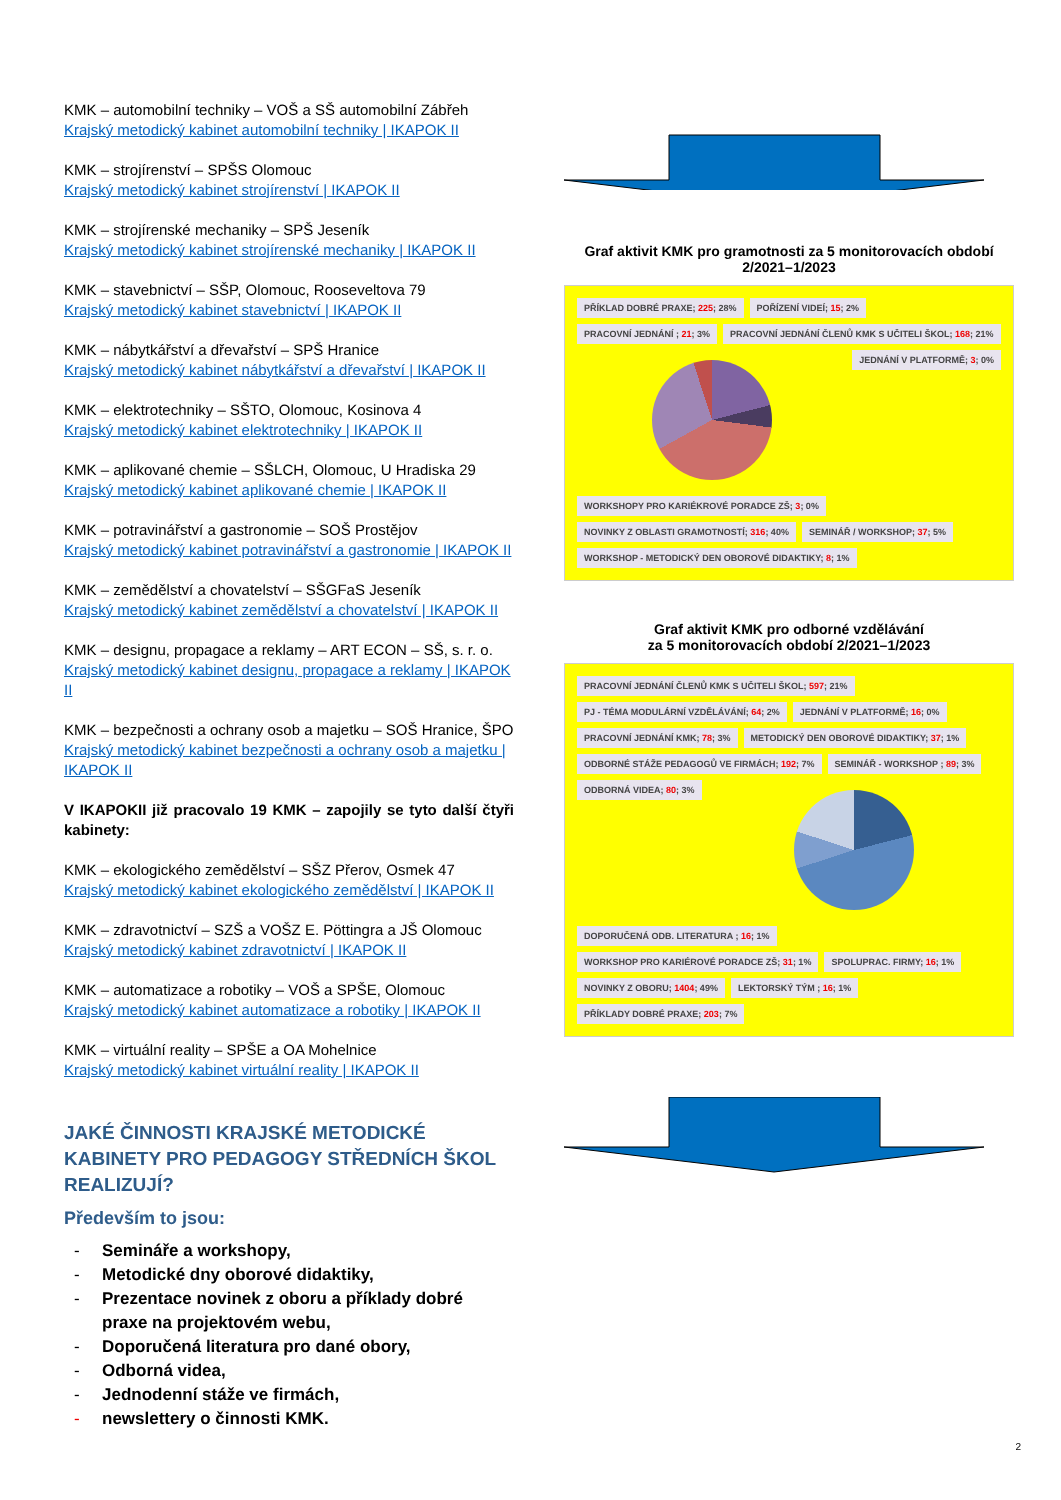KMK – automobilní techniky – VOŠ a SŠ automobilní Zábřeh
Krajský metodický kabinet automobilní techniky | IKAPOK II
KMK – strojírenství – SPŠS Olomouc
Krajský metodický kabinet strojírenství | IKAPOK II
KMK – strojírenské mechaniky – SPŠ Jeseník
Krajský metodický kabinet strojírenské mechaniky | IKAPOK II
KMK – stavebnictví – SŠP, Olomouc, Rooseveltova 79
Krajský metodický kabinet stavebnictví | IKAPOK II
KMK – nábytkářství a dřevařství – SPŠ Hranice
Krajský metodický kabinet nábytkářství a dřevařství | IKAPOK II
KMK – elektrotechniky – SŠTO, Olomouc, Kosinova 4
Krajský metodický kabinet elektrotechniky | IKAPOK II
KMK – aplikované chemie – SŠLCH, Olomouc, U Hradiska 29
Krajský metodický kabinet aplikované chemie | IKAPOK II
KMK – potravinářství a gastronomie – SOŠ Prostějov
Krajský metodický kabinet potravinářství a gastronomie | IKAPOK II
KMK – zemědělství a chovatelství – SŠGFaS Jeseník
Krajský metodický kabinet zemědělství a chovatelství | IKAPOK II
KMK – designu, propagace a reklamy – ART ECON – SŠ, s. r. o.
Krajský metodický kabinet designu, propagace a reklamy | IKAPOK II
KMK – bezpečnosti a ochrany osob a majetku – SOŠ Hranice, ŠPO
Krajský metodický kabinet bezpečnosti a ochrany osob a majetku | IKAPOK II
V IKAPOKII již pracovalo 19 KMK – zapojily se tyto další čtyři kabinety:
KMK – ekologického zemědělství – SŠZ Přerov, Osmek 47
Krajský metodický kabinet ekologického zemědělství | IKAPOK II
KMK – zdravotnictví – SZŠ a VOŠZ E. Pöttingra a JŠ Olomouc
Krajský metodický kabinet zdravotnictví | IKAPOK II
KMK – automatizace a robotiky – VOŠ a SPŠE, Olomouc
Krajský metodický kabinet automatizace a robotiky | IKAPOK II
KMK – virtuální reality – SPŠE a OA Mohelnice
Krajský metodický kabinet virtuální reality | IKAPOK II
JAKÉ ČINNOSTI KRAJSKÉ METODICKÉ KABINETY PRO PEDAGOGY STŘEDNÍCH ŠKOL REALIZUJÍ?
Především to jsou:
- Semináře a workshopy,
- Metodické dny oborové didaktiky,
- Prezentace novinek z oboru a příklady dobré
praxe na projektovém webu,
- Doporučená literatura pro dané obory,
- Odborná videa,
- Jednodenní stáže ve firmách,
- newslettery o činnosti KMK.
Graf aktivit KMK pro gramotnosti za 5 monitorovacích období 2/2021–1/2023
PŘÍKLAD DOBRÉ PRAXE; 225; 28%
POŘÍZENÍ VIDEÍ; 15; 2%
PRACOVNÍ JEDNÁNÍ ; 21; 3%
PRACOVNÍ JEDNÁNÍ ČLENŮ KMK S UČITELI ŠKOL; 168; 21%
JEDNÁNÍ V PLATFORMĚ; 3; 0%
WORKSHOPY PRO KARIÉKROVÉ PORADCE ZŠ; 3; 0%
NOVINKY Z OBLASTI GRAMOTNOSTÍ; 316; 40%
SEMINÁŘ / WORKSHOP; 37; 5%
WORKSHOP - METODICKÝ DEN OBOROVÉ DIDAKTIKY; 8; 1%
Graf aktivit KMK pro odborné vzdělávání
za 5 monitorovacích období 2/2021–1/2023
PRACOVNÍ JEDNÁNÍ ČLENŮ KMK S UČITELI ŠKOL; 597; 21%
PJ - TÉMA MODULÁRNÍ VZDĚLÁVÁNÍ; 64; 2%
JEDNÁNÍ V PLATFORMĚ; 16; 0%
PRACOVNÍ JEDNÁNÍ KMK; 78; 3%
METODICKÝ DEN OBOROVÉ DIDAKTIKY; 37; 1%
ODBORNÉ STÁŽE PEDAGOGŮ VE FIRMÁCH; 192; 7%
SEMINÁŘ - WORKSHOP ; 89; 3%
ODBORNÁ VIDEA; 80; 3%
DOPORUČENÁ ODB. LITERATURA ; 16; 1%
WORKSHOP PRO KARIÉROVÉ PORADCE ZŠ; 31; 1%
SPOLUPRAC. FIRMY; 16; 1%
NOVINKY Z OBORU; 1404; 49%
LEKTORSKÝ TÝM ; 16; 1%
PŘÍKLADY DOBRÉ PRAXE; 203; 7%
2